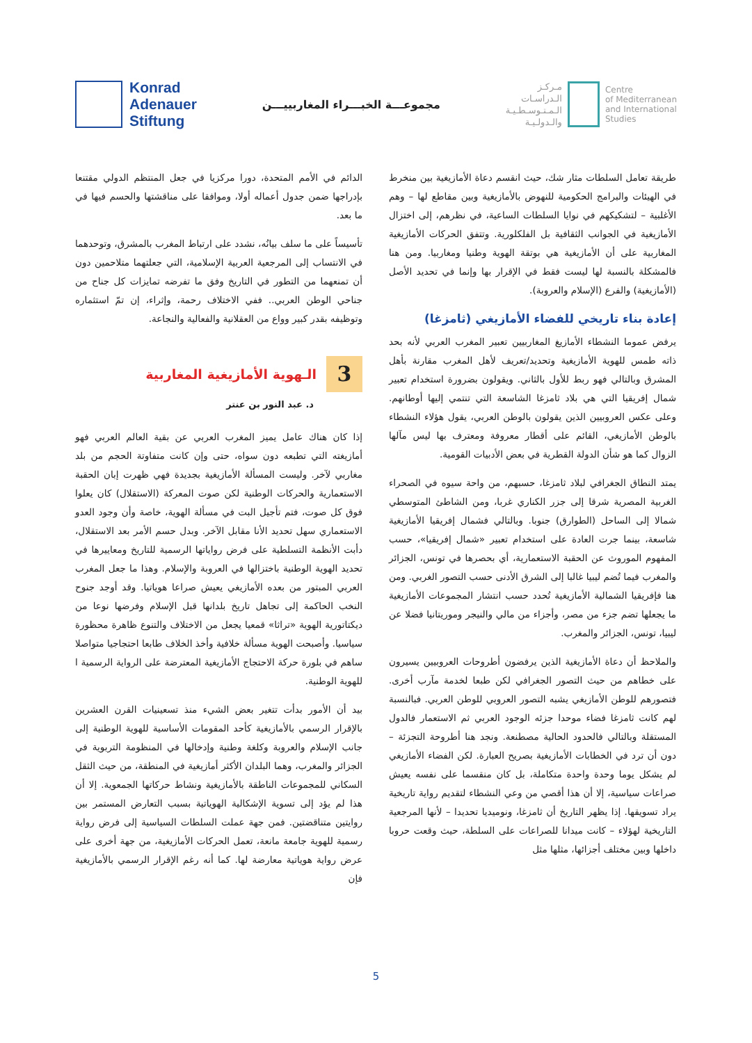Konrad
Adenauer
Stiftung
مجموعـــة الخبـــراء المغاربييـــن
مـركـز
الـدراسـات
الـمـتـوسـطـيـة
والـدولـيـة
Centre
of Mediterranean
and International
Studies
الدائم في الأمم المتحدة، دورا مركزيا في جعل المنتظم الدولي مقتنعا بإدراجها ضمن جدول أعماله أولا، وموافقا على مناقشتها والحسم فيها في ما بعد.
تأسيساً على ما سلف بيانُه، نشدد على ارتباط المغرب بالمشرق، وتوحدهما في الانتساب إلى المرجعية العربية الإسلامية، التي جعلتهما متلاحمين دون أن تمنعهما من التطور في التاريخ وفق ما تفرضه تمايزات كل جناح من جناحي الوطن العربي.. ففي الاختلاف رحمة، وإثراء، إن تمّ استثماره وتوظيفه بقدر كبير وواع من العقلانية والفعالية والنجاعة.
3
الـهوية الأمازيغية المغاربية
د. عبد النور بن عنتر
إذا كان هناك عامل يميز المغرب العربي عن بقية العالم العربي فهو أمازيغته التي تطبعه دون سواه، حتى وإن كانت متفاوتة الحجم من بلد مغاربي لآخر. وليست المسألة الأمازيغية بجديدة فهي ظهرت إبان الحقبة الاستعمارية والحركات الوطنية لكن صوت المعركة (الاستقلال) كان يعلوا فوق كل صوت، فتم تأجيل البت في مسألة الهوية، خاصة وأن وجود العدو الاستعماري سهل تحديد الأنا مقابل الآخر. وبدل حسم الأمر بعد الاستقلال، دأبت الأنظمة التسلطية على فرض رواياتها الرسمية للتاريخ ومعاييرها في تحديد الهوية الوطنية باختزالها في العروبة والإسلام. وهذا ما جعل المغرب العربي المبتور من بعده الأمازيغي يعيش صراعا هوياتيا. وقد أوجد جنوح النخب الحاكمة إلى تجاهل تاريخ بلدانها قبل الإسلام وفرضها نوعا من ديكتاتورية الهوية «تراثا» قمعيا يجعل من الاختلاف والتنوع ظاهرة محظورة سياسيا. وأصبحت الهوية مسألة خلافية وأخذ الخلاف طابعا احتجاجيا متواصلا ساهم في بلورة حركة الاحتجاج الأمازيغية المعترضة على الرواية الرسمية ا للهوية الوطنية.
بيد أن الأمور بدأت تتغير بعض الشيء منذ تسعينيات القرن العشرين بالإقرار الرسمي بالأمازيغية كأحد المقومات الأساسية للهوية الوطنية إلى جانب الإسلام والعروبة وكلغة وطنية وإدخالها في المنظومة التربوية في الجزائر والمغرب، وهما البلدان الأكثر أمازيغية في المنطقة، من حيث الثقل السكاني للمجموعات الناطقة بالأمازيغية ونشاط حركاتها الجمعوية. إلا أن هذا لم يؤد إلى تسوية الإشكالية الهوياتية بسبب التعارض المستمر بين روايتين متناقضتين. فمن جهة عملت السلطات السياسية إلى فرض رواية رسمية للهوية جامعة مانعة، تعمل الحركات الأمازيغية، من جهة أخرى على عرض رواية هوياتية معارضة لها. كما أنه رغم الإقرار الرسمي بالأمازيغية فإن
طريقة تعامل السلطات مثار شك، حيث انقسم دعاة الأمازيغية بين منخرط في الهيئات والبرامج الحكومية للنهوض بالأمازيغية وبين مقاطع لها – وهم الأغلبية – لتشكيكهم في نوايا السلطات الساعية، في نظرهم، إلى اختزال الأمازيغية في الجوانب الثقافية بل الفلكلورية. وتتفق الحركات الأمازيغية المغاربية على أن الأمازيغية هي بوتقة الهوية وطنيا ومغاربيا. ومن هنا فالمشكلة بالنسبة لها ليست فقط في الإقرار بها وإنما في تحديد الأصل (الأمازيغية) والفرع (الإسلام والعروبة).
إعادة بناء تاريخي للفضاء الأمازيغي (ثامزغا)
يرفض عموما النشطاء الأمازيغ المغاربيين تعبير المغرب العربي لأنه بحد ذاته طمس للهوية الأمازيغية وتحديد/تعريف لأهل المغرب مقارنة بأهل المشرق وبالتالي فهو ربط للأول بالثاني. ويقولون بضرورة استخدام تعبير شمال إفريقيا التي هي بلاد ثامزغا الشاسعة التي تنتمي إليها أوطانهم. وعلى عكس العروبيين الذين يقولون بالوطن العربي، يقول هؤلاء النشطاء بالوطن الأمازيغي، القائم على أقطار معروفة ومعترف بها ليس مآلها الزوال كما هو شأن الدولة القطرية في بعض الأدبيات القومية.
يمتد النطاق الجغرافي لبلاد ثامزغا، حسبهم، من واحة سيوه في الصحراء الغربية المصرية شرقا إلى جزر الكناري غربا، ومن الشاطئ المتوسطي شمالا إلى الساحل (الطوارق) جنوبا. وبالتالي فشمال إفريقيا الأمازيغية شاسعة، بينما جرت العادة على استخدام تعبير «شمال إفريقيا»، حسب المفهوم الموروث عن الحقبة الاستعمارية، أي بحصرها في تونس، الجزائر والمغرب فيما تُضم ليبيا غالبا إلى الشرق الأدنى حسب التصور الغربي. ومن هنا فإفريقيا الشمالية الأمازيغية تُحدد حسب انتشار المجموعات الأمازيغية ما يجعلها تضم جزء من مصر، وأجزاء من مالي والنيجر وموريتانيا فضلا عن ليبيا، تونس، الجزائر والمغرب.
والملاحظ أن دعاة الأمازيغية الذين يرفضون أطروحات العروبيين يسيرون على خطاهم من حيث التصور الجغرافي لكن طبعا لخدمة مآرب أخرى. فتصورهم للوطن الأمازيغي يشبه التصور العروبي للوطن العربي. فبالنسبة لهم كانت ثامزغا فضاء موحدا جزئه الوجود العربي ثم الاستعمار فالدول المستقلة وبالتالي فالحدود الحالية مصطنعة. ونجد هنا أطروحة التجزئة – دون أن ترد في الخطابات الأمازيغية بصريح العبارة. لكن الفضاء الأمازيغي لم يشكل يوما وحدة واحدة متكاملة، بل كان منقسما على نفسه يعيش صراعات سياسية، إلا أن هذا أقصي من وعي النشطاء لتقديم رواية تاريخية يراد تسويقها. إذا يظهر التاريخ أن ثامزغا، ونوميديا تحديدا – لأنها المرجعية التاريخية لهؤلاء – كانت ميدانا للصراعات على السلطة، حيث وقعت حروبا داخلها وبين مختلف أجزائها، مثلها مثل
5